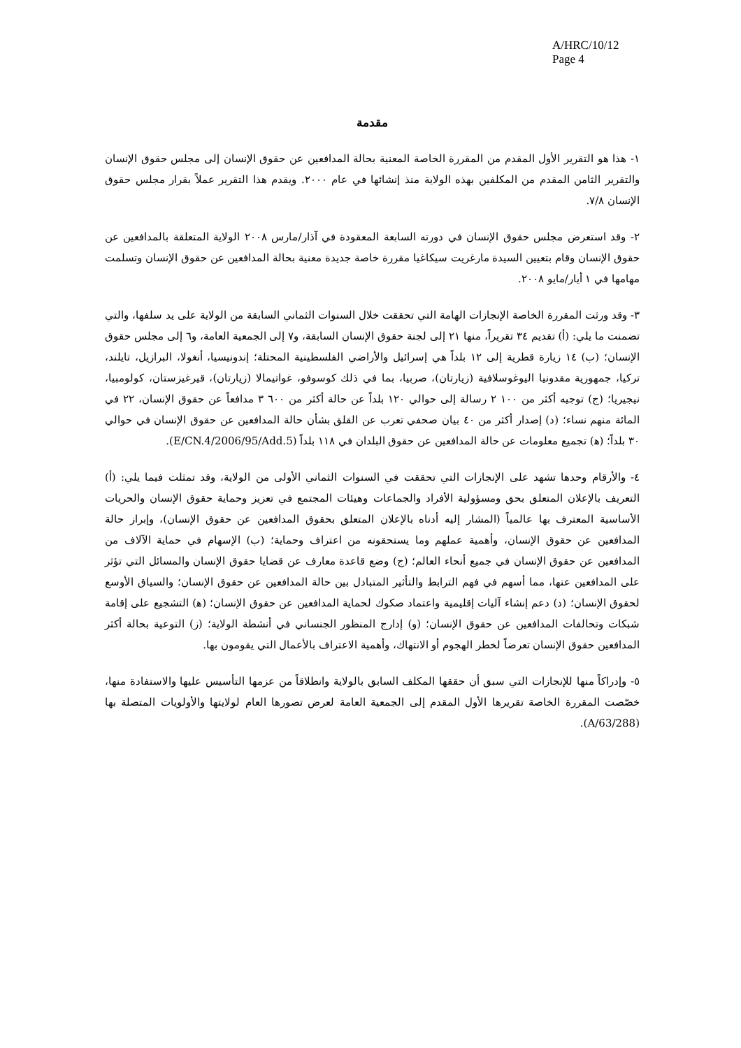A/HRC/10/12
Page 4
مقدمة
١- هذا هو التقرير الأول المقدم من المقررة الخاصة المعنية بحالة المدافعين عن حقوق الإنسان إلى مجلس حقوق الإنسان والتقرير الثامن المقدم من المكلفين بهذه الولاية منذ إنشائها في عام ٢٠٠٠. ويقدم هذا التقرير عملاً بقرار مجلس حقوق الإنسان ٧/٨.
٢- وقد استعرض مجلس حقوق الإنسان في دورته السابعة المعقودة في آذار/مارس ٢٠٠٨ الولاية المتعلقة بالمدافعين عن حقوق الإنسان وقام بتعيين السيدة مارغريت سيكاغيا مقررة خاصة جديدة معنية بحالة المدافعين عن حقوق الإنسان وتسلمت مهامها في ١ أيار/مايو ٢٠٠٨.
٣- وقد ورثت المقررة الخاصة الإنجازات الهامة التي تحققت خلال السنوات الثماني السابقة من الولاية على يد سلفها، والتي تضمنت ما يلي: (أ) تقديم ٣٤ تقريراً، منها ٢١ إلى لجنة حقوق الإنسان السابقة، و٧ إلى الجمعية العامة، و٦ إلى مجلس حقوق الإنسان؛ (ب) ١٤ زيارة قطرية إلى ١٢ بلداً هي إسرائيل والأراضي الفلسطينية المحتلة؛ إندونيسيا، أنغولا، البرازيل، تايلند، تركيا، جمهورية مقدونيا اليوغوسلافية (زيارتان)، صربيا، بما في ذلك كوسوفو، غواتيمالا (زيارتان)، قيرغيزستان، كولومبيا، نيجيريا؛ (ج) توجيه أكثر من ١٠٠ ٢ رسالة إلى حوالي ١٢٠ بلداً عن حالة أكثر من ٦٠٠ ٣ مدافعاً عن حقوق الإنسان، ٢٢ في المائة منهم نساء؛ (د) إصدار أكثر من ٤٠ بيان صحفي تعرب عن القلق بشأن حالة المدافعين عن حقوق الإنسان في حوالي ٣٠ بلداً؛ (ﻫ) تجميع معلومات عن حالة المدافعين عن حقوق البلدان في ١١٨ بلداً (E/CN.4/2006/95/Add.5).
٤- والأرقام وحدها تشهد على الإنجازات التي تحققت في السنوات الثماني الأولى من الولاية، وقد تمثلت فيما يلي: (أ) التعريف بالإعلان المتعلق بحق ومسؤولية الأفراد والجماعات وهيئات المجتمع في تعزيز وحماية حقوق الإنسان والحريات الأساسية المعترف بها عالمياً (المشار إليه أدناه بالإعلان المتعلق بحقوق المدافعين عن حقوق الإنسان)، وإبراز حالة المدافعين عن حقوق الإنسان، وأهمية عملهم وما يستحقونه من اعتراف وحماية؛ (ب) الإسهام في حماية الآلاف من المدافعين عن حقوق الإنسان في جميع أنحاء العالم؛ (ج) وضع قاعدة معارف عن قضايا حقوق الإنسان والمسائل التي تؤثر على المدافعين عنها، مما أسهم في فهم الترابط والتأثير المتبادل بين حالة المدافعين عن حقوق الإنسان؛ والسياق الأوسع لحقوق الإنسان؛ (د) دعم إنشاء آليات إقليمية واعتماد صكوك لحماية المدافعين عن حقوق الإنسان؛ (ﻫ) التشجيع على إقامة شبكات وتحالفات المدافعين عن حقوق الإنسان؛ (و) إدارج المنظور الجنساني في أنشطة الولاية؛ (ز) التوعية بحالة أكثر المدافعين حقوق الإنسان تعرضاً لخطر الهجوم أو الانتهاك، وأهمية الاعتراف بالأعمال التي يقومون بها.
٥- وإدراكاً منها للإنجازات التي سبق أن حققها المكلف السابق بالولاية وانطلاقاً من عزمها التأسيس عليها والاستفادة منها، خصّصت المقررة الخاصة تقريرها الأول المقدم إلى الجمعية العامة لعرض تصورها العام لولايتها والأولويات المتصلة بها (A/63/288).